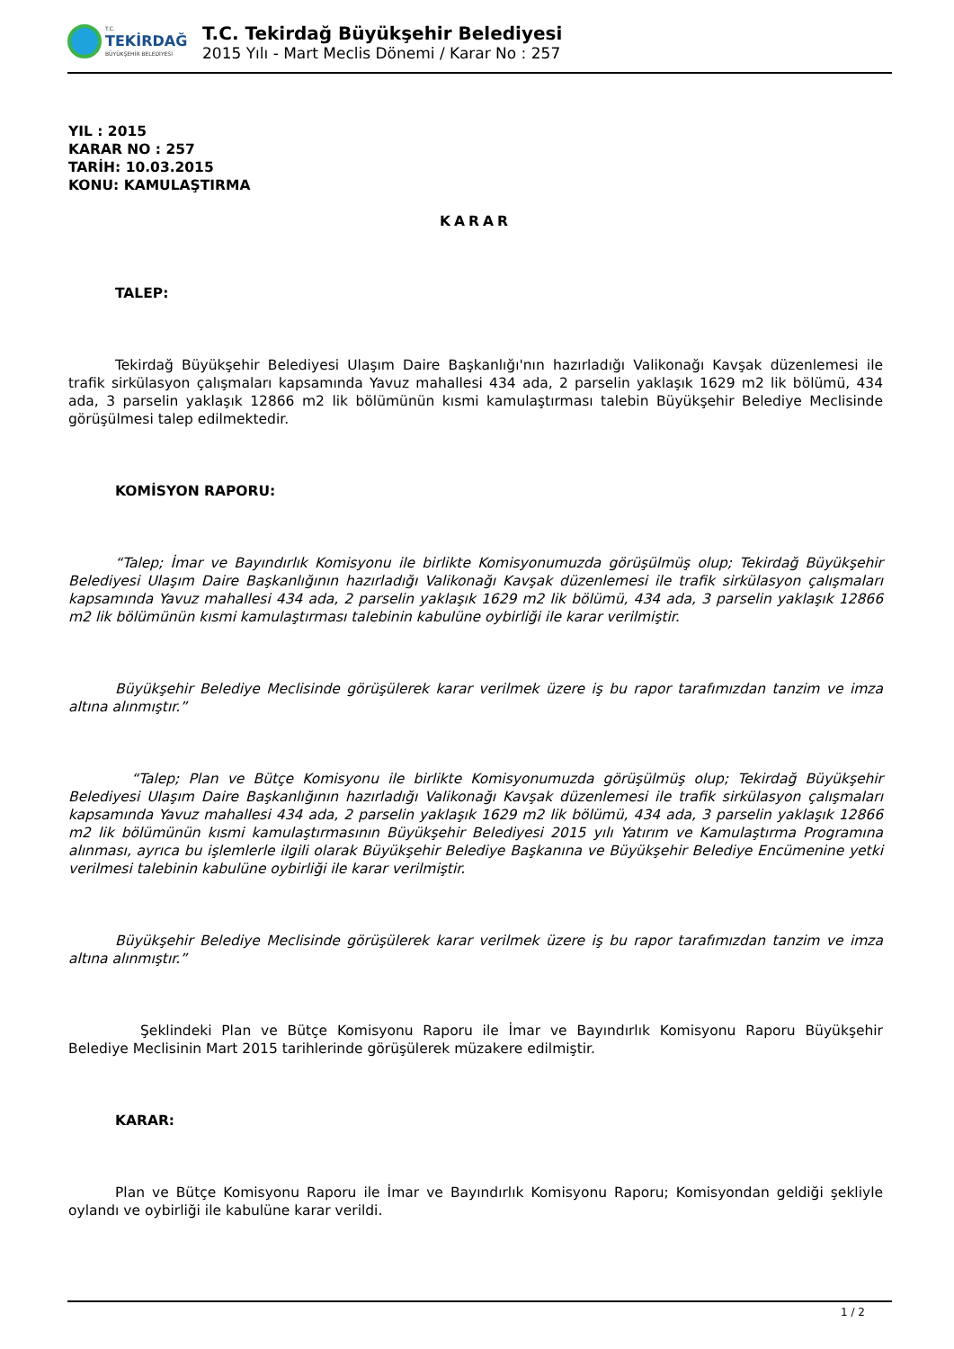T.C.
TEKİRDAĞ
BÜYÜKŞEHİR BELEDİYESİ
T.C. Tekirdağ Büyükşehir Belediyesi
2015 Yılı - Mart Meclis Dönemi / Karar No : 257
YIL : 2015
KARAR NO : 257
TARİH: 10.03.2015
KONU: KAMULAŞTIRMA
KARAR
TALEP:
Tekirdağ Büyükşehir Belediyesi Ulaşım Daire Başkanlığı'nın hazırladığı Valikonağı Kavşak düzenlemesi ile trafik sirkülasyon çalışmaları kapsamında Yavuz mahallesi 434 ada, 2 parselin yaklaşık 1629 m2 lik bölümü, 434 ada, 3 parselin yaklaşık 12866 m2 lik bölümünün kısmi kamulaştırması talebin Büyükşehir Belediye Meclisinde görüşülmesi talep edilmektedir.
KOMİSYON RAPORU:
“Talep; İmar ve Bayındırlık Komisyonu ile birlikte Komisyonumuzda görüşülmüş olup; Tekirdağ Büyükşehir Belediyesi Ulaşım Daire Başkanlığının hazırladığı Valikonağı Kavşak düzenlemesi ile trafik sirkülasyon çalışmaları kapsamında Yavuz mahallesi 434 ada, 2 parselin yaklaşık 1629 m2 lik bölümü, 434 ada, 3 parselin yaklaşık 12866 m2 lik bölümünün kısmi kamulaştırması talebinin kabulüne oybirliği ile karar verilmiştir.
Büyükşehir Belediye Meclisinde görüşülerek karar verilmek üzere iş bu rapor tarafımızdan tanzim ve imza altına alınmıştır.”
“Talep; Plan ve Bütçe Komisyonu ile birlikte Komisyonumuzda görüşülmüş olup; Tekirdağ Büyükşehir Belediyesi Ulaşım Daire Başkanlığının hazırladığı Valikonağı Kavşak düzenlemesi ile trafik sirkülasyon çalışmaları kapsamında Yavuz mahallesi 434 ada, 2 parselin yaklaşık 1629 m2 lik bölümü, 434 ada, 3 parselin yaklaşık 12866 m2 lik bölümünün kısmi kamulaştırmasının Büyükşehir Belediyesi 2015 yılı Yatırım ve Kamulaştırma Programına alınması, ayrıca bu işlemlerle ilgili olarak Büyükşehir Belediye Başkanına ve Büyükşehir Belediye Encümenine yetki verilmesi talebinin kabulüne oybirliği ile karar verilmiştir.
Büyükşehir Belediye Meclisinde görüşülerek karar verilmek üzere iş bu rapor tarafımızdan tanzim ve imza altına alınmıştır.”
Şeklindeki Plan ve Bütçe Komisyonu Raporu ile İmar ve Bayındırlık Komisyonu Raporu Büyükşehir Belediye Meclisinin Mart 2015 tarihlerinde görüşülerek müzakere edilmiştir.
KARAR:
Plan ve Bütçe Komisyonu Raporu ile İmar ve Bayındırlık Komisyonu Raporu; Komisyondan geldiği şekliyle oylandı ve oybirliği ile kabulüne karar verildi.
1 / 2